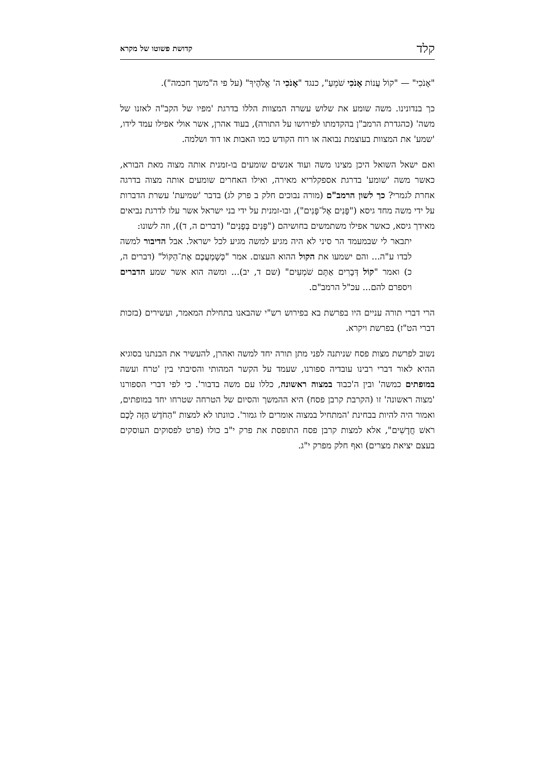קלד קדושת פשוטו של מקרא
"אָנֹכִי" — "קוֹל עֲנוֹת אָנֹכִי שֹׁמֵעַ", כנגד "אָנֹכִי ה' אֱלֹהֶיךָ" (על פי ה"משך חכמה").
כך בנדונינו. משה שומע את שלוש עשרה המצוות הללו בדרגת 'מפיו של הקב"ה לאזנו של משה' (כהגדרת הרמב"ן בהקדמתו לפירושו על התורה), בעוד אהרן, אשר אולי אפילו עמד לידו, 'שמע' את המצוות בעוצמת נבואה או רוח הקודש כמו האבות או דוד ושלמה.
ואם ישאל השואל היכן מצינו משה ועוד אנשים שומעים בו-זמנית אותה מצוה מאת הבורא, כאשר משה 'שומע' בדרגת אספקלריא מאירה, ואילו האחרים שומעים אותה מצוה בדרגה אחרת לגמרי? כך לשון הרמב"ם (מורה נבוכים חלק ב פרק לג) בדבר 'שמיעת' עשרת הדברות על ידי משה מחד גיסא ("פָּנִים אֶל־פָּנִים"), ובו-זמנית על ידי בני ישראל אשר עלו לדרגת נביאים מאידך גיסא, כאשר אפילו משתמשים בחושיהם ("פָּנִים בְּפָנִים" (דברים ה, ד)), וזה לשונו:
יתבאר לי שבמעמד הר סיני לא היה מגיע למשה מגיע לכל ישראל. אבל הדיבור למשה לבדו ע"ה... והם ישמעו את הקול ההוא העצום. אמר "כְּשָׁמְעֲכֶם אֶת־הַקּוֹל" (דברים ה, כ) ואמר "קוֹל דְּבָרִים אַתֶּם שֹׁמְעִים" (שם ד, יב)... ומשה הוא אשר שמע הדברים ויספרם להם... עכ"ל הרמב"ם.
הרי דברי תורה עניים היו בפרשת בא בפירוש רש"י שהבאנו בתחילת המאמר, ועשירים (בזכות דברי הט"ז) בפרשת ויקרא.
נשוב לפרשת מצות פסח שניתנה לפני מתן תורה יחד למשה ואהרן, להעשיר את הבנתנו בסוגיא ההיא לאור דברי רבינו עובדיה ספורנו, שעמד על הקשר המהותי והסיבתי בין 'טרח ועשה במופתים כמשה' ובין ה'כבוד במצוה ראשונה, כללו עם משה בדבור'. כי לפי דברי הספורנו 'מצוה ראשונה' זו (הקרבת קרבן פסח) היא ההמשך והסיום של הטרחה שטרחו יחד במופתים, ואמור היה להיות בבחינת 'המתחיל במצוה אומרים לו גמור'. כוונתו לא למצות "הַחֹדֶשׁ הַזֶּה לָכֶם רֹאשׁ חֳדָשִׁים", אלא למצות קרבן פסח התופסת את פרק י"ב כולו (פרט לפסוקים העוסקים בעצם יציאת מצרים) ואף חלק מפרק י"ג.